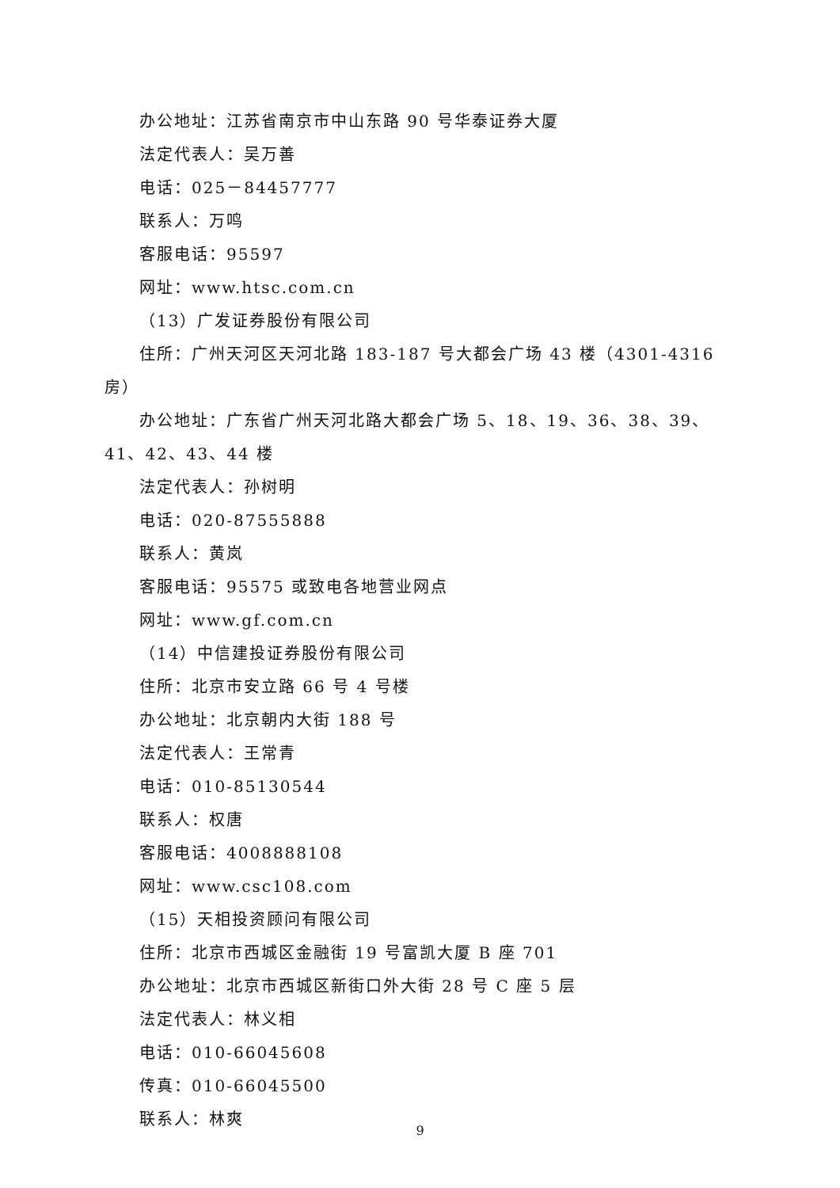办公地址：江苏省南京市中山东路 90 号华泰证券大厦
法定代表人：吴万善
电话：025－84457777
联系人：万鸣
客服电话：95597
网址：www.htsc.com.cn
（13）广发证券股份有限公司
住所：广州天河区天河北路 183-187 号大都会广场 43 楼（4301-4316 房）
办公地址：广东省广州天河北路大都会广场 5、18、19、36、38、39、41、42、43、44 楼
法定代表人：孙树明
电话：020-87555888
联系人：黄岚
客服电话：95575 或致电各地营业网点
网址：www.gf.com.cn
（14）中信建投证券股份有限公司
住所：北京市安立路 66 号 4 号楼
办公地址：北京朝内大街 188 号
法定代表人：王常青
电话：010-85130544
联系人：权唐
客服电话：4008888108
网址：www.csc108.com
（15）天相投资顾问有限公司
住所：北京市西城区金融街 19 号富凯大厦 B 座 701
办公地址：北京市西城区新街口外大街 28 号 C 座 5 层
法定代表人：林义相
电话：010-66045608
传真：010-66045500
联系人：林爽
9